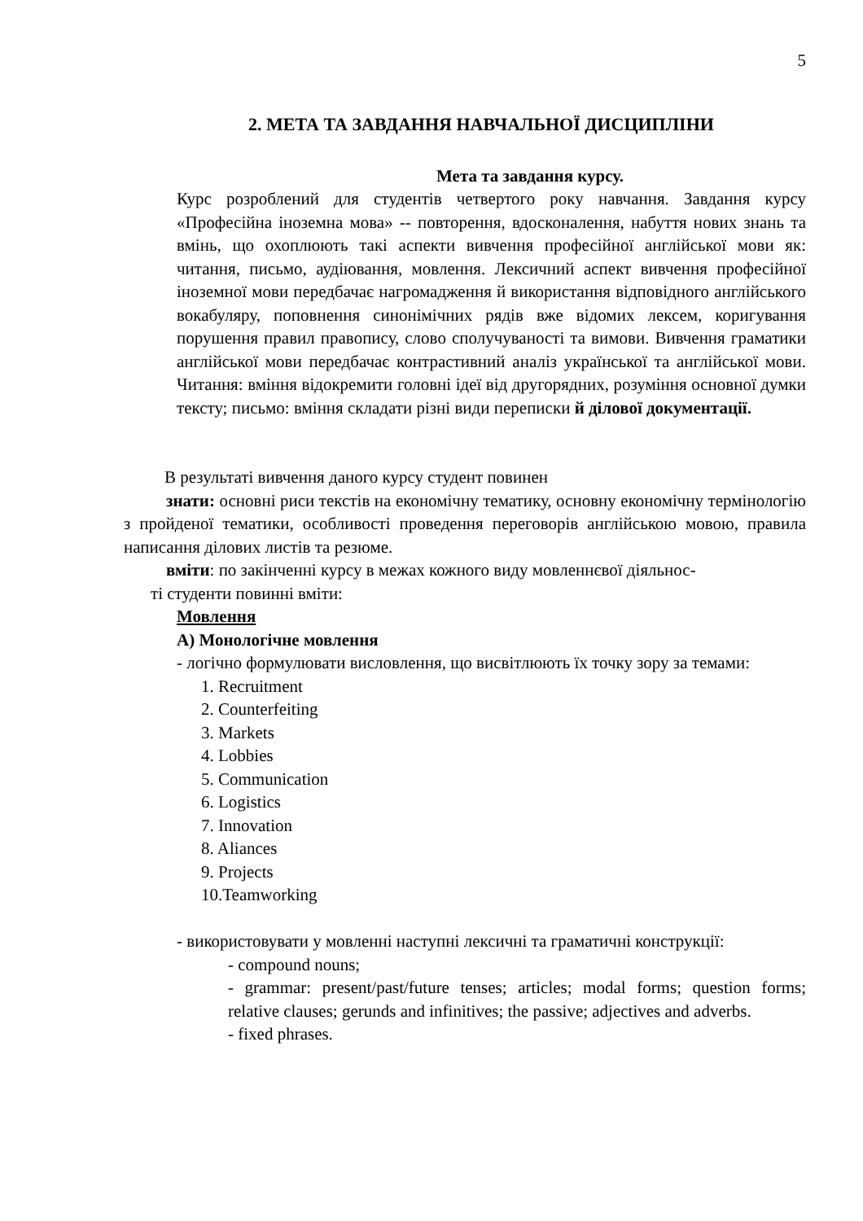5
2. МЕТА ТА ЗАВДАННЯ НАВЧАЛЬНОЇ ДИСЦИПЛІНИ
Мета та завдання курсу.
Курс розроблений для студентів четвертого року навчання. Завдання курсу «Професійна іноземна мова» -- повторення, вдосконалення, набуття нових знань та вмінь, що охоплюють такі аспекти вивчення професійної англійської мови як: читання, письмо, аудіювання, мовлення. Лексичний аспект вивчення професійної іноземної мови передбачає нагромадження й використання відповідного англійського вокабуляру, поповнення синонімічних рядів вже відомих лексем, коригування порушення правил правопису, слово сполучуваності та вимови. Вивчення граматики англійської мови передбачає контрастивний аналіз української та англійської мови. Читання: вміння відокремити головні ідеї від другорядних, розуміння основної думки тексту; письмо: вміння складати різні види переписки й ділової документації.
В результаті вивчення даного курсу студент повинен
знати: основні риси текстів на економічну тематику, основну економічну термінологію з пройденої тематики, особливості проведення переговорів англійською мовою, правила написання ділових листів та резюме.
вміти: по закінченні курсу в межах кожного виду мовленнєвої діяльнос-
ті студенти повинні вміти:
Мовлення
А) Монологічне мовлення
- логічно формулювати висловлення, що висвітлюють їх точку зору за темами:
1. Recruitment
2. Counterfeiting
3. Markets
4. Lobbies
5. Communication
6. Logistics
7. Innovation
8. Aliances
9. Projects
10.Teamworking
- використовувати у мовленні наступні лексичні та граматичні конструкції:
- compound nouns;
- grammar: present/past/future tenses; articles; modal forms; question forms; relative clauses; gerunds and infinitives; the passive; adjectives and adverbs.
- fixed phrases.